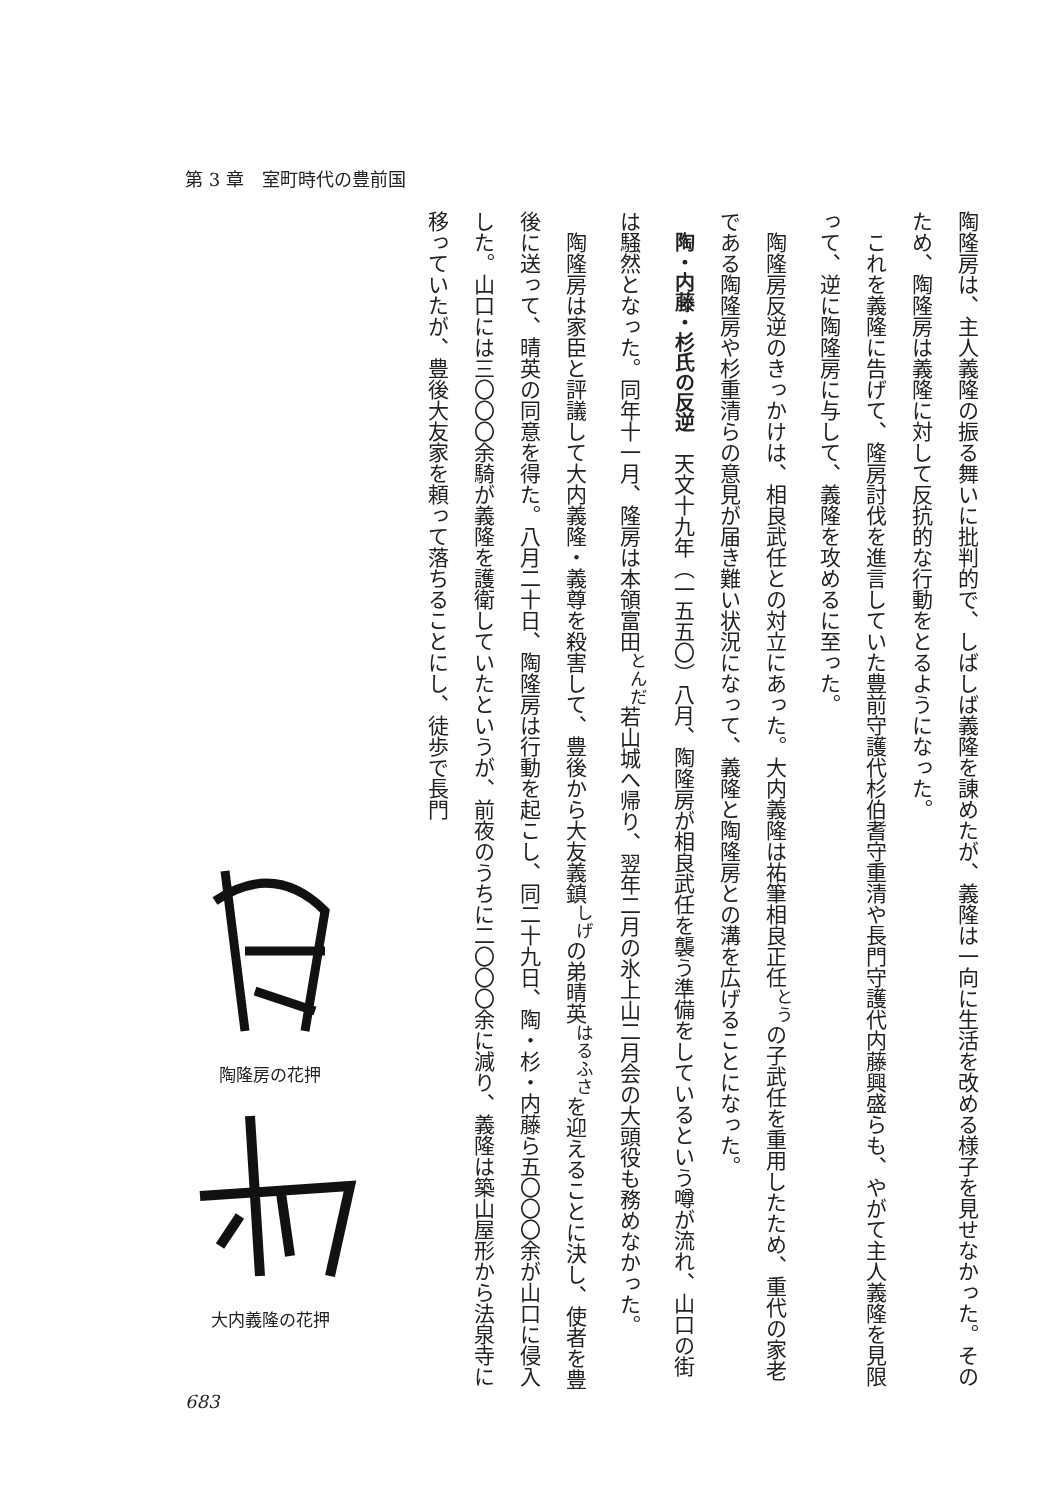第 3 章　室町時代の豊前国
陶隆房は、主人義隆の振る舞いに批判的で、しばしば義隆を諌めたが、義隆は一向に生活を改める様子を見せなかった。そのため、陶隆房は義隆に対して反抗的な行動をとるようになった。
これを義隆に告げて、隆房討伐を進言していた豊前守護代杉伯耆守重清や長門守護代内藤興盛らも、やがて主人義隆を見限って、逆に陶隆房に与して、義隆を攻めるに至った。
陶隆房反逆のきっかけは、相良武任との対立にあった。大内義隆は祐筆相良正任<sup>とう</sup>の子武任を重用したため、重代の家老である陶隆房や杉重清らの意見が届き難い状況になって、義隆と陶隆房との溝を広げることになった。
陶・内藤・杉氏の反逆　天文十九年（一五五〇）八月、陶隆房が相良武任を襲う準備をしているという噂が流れ、山口の街は騒然となった。同年十一月、隆房は本領富田<sup>とんだ</sup>若山城へ帰り、翌年二月の氷上山二月会の大頭役も務めなかった。
陶隆房は家臣と評議して大内義隆・義尊を殺害して、豊後から大友義鎮<sup>しげ</sup>の弟晴英<sup>はるふさ</sup>を迎えることに決し、使者を豊後に送って、晴英の同意を得た。八月二十日、陶隆房は行動を起こし、同二十九日、陶・杉・内藤ら五〇〇〇余が山口に侵入した。山口には三〇〇〇余騎が義隆を護衛していたというが、前夜のうちに二〇〇〇余に減り、義隆は築山屋形から法泉寺に移っていたが、豊後大友家を頼って落ちることにし、徒歩で長門
陶隆房の花押
大内義隆の花押
683